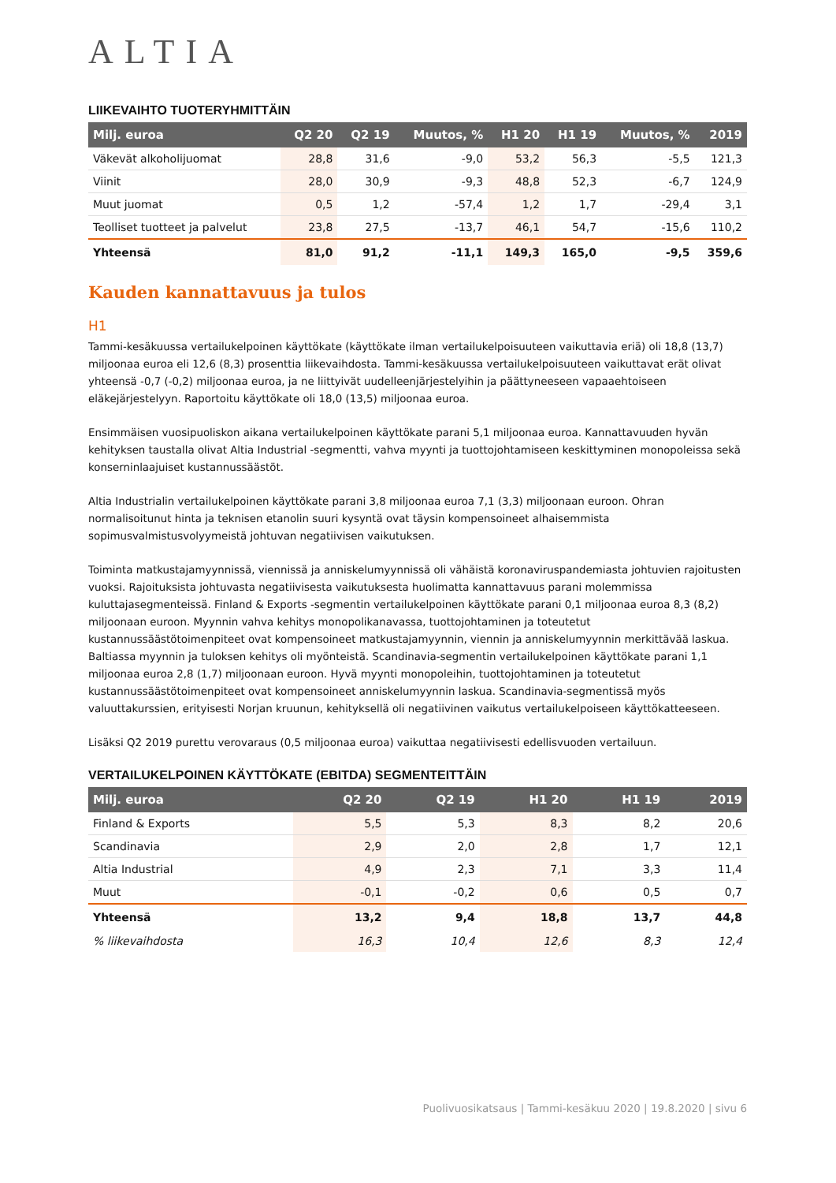ALTIA
LIIKEVAIHTO TUOTERYHMITTÄIN
| Milj. euroa | Q2 20 | Q2 19 | Muutos, % | H1 20 | H1 19 | Muutos, % | 2019 |
| --- | --- | --- | --- | --- | --- | --- | --- |
| Väkevät alkoholijuomat | 28,8 | 31,6 | -9,0 | 53,2 | 56,3 | -5,5 | 121,3 |
| Viinit | 28,0 | 30,9 | -9,3 | 48,8 | 52,3 | -6,7 | 124,9 |
| Muut juomat | 0,5 | 1,2 | -57,4 | 1,2 | 1,7 | -29,4 | 3,1 |
| Teolliset tuotteet ja palvelut | 23,8 | 27,5 | -13,7 | 46,1 | 54,7 | -15,6 | 110,2 |
| Yhteensä | 81,0 | 91,2 | -11,1 | 149,3 | 165,0 | -9,5 | 359,6 |
Kauden kannattavuus ja tulos
H1
Tammi-kesäkuussa vertailukelpoinen käyttökate (käyttökate ilman vertailukelpoisuuteen vaikuttavia eriä) oli 18,8 (13,7) miljoonaa euroa eli 12,6 (8,3) prosenttia liikevaihdosta. Tammi-kesäkuussa vertailukelpoisuuteen vaikuttavat erät olivat yhteensä -0,7 (-0,2) miljoonaa euroa, ja ne liittyivät uudelleenjärjestelyihin ja päättyneeseen vapaaehtoiseen eläkejärjestelyyn. Raportoitu käyttökate oli 18,0 (13,5) miljoonaa euroa.
Ensimmäisen vuosipuoliskon aikana vertailukelpoinen käyttökate parani 5,1 miljoonaa euroa. Kannattavuuden hyvän kehityksen taustalla olivat Altia Industrial -segmentti, vahva myynti ja tuottojohtamiseen keskittyminen monopoleissa sekä konserninlaajuiset kustannussäästöt.
Altia Industrialin vertailukelpoinen käyttökate parani 3,8 miljoonaa euroa 7,1 (3,3) miljoonaan euroon. Ohran normalisoitunut hinta ja teknisen etanolin suuri kysyntä ovat täysin kompensoineet alhaisemmista sopimusvalmistusvolyymeistä johtuvan negatiivisen vaikutuksen.
Toiminta matkustajamyynnissä, viennissä ja anniskelumyynnissä oli vähäistä koronaviruspandemiasta johtuvien rajoitusten vuoksi. Rajoituksista johtuvasta negatiivisesta vaikutuksesta huolimatta kannattavuus parani molemmissa kuluttajasegmenteissä. Finland & Exports -segmentin vertailukelpoinen käyttökate parani 0,1 miljoonaa euroa 8,3 (8,2) miljoonaan euroon. Myynnin vahva kehitys monopolikanavassa, tuottojohtaminen ja toteutetut kustannussäästötoimenpiteet ovat kompensoineet matkustajamyynnin, viennin ja anniskelumyynnin merkittävää laskua. Baltiassa myynnin ja tuloksen kehitys oli myönteistä. Scandinavia-segmentin vertailukelpoinen käyttökate parani 1,1 miljoonaa euroa 2,8 (1,7) miljoonaan euroon. Hyvä myynti monopoleihin, tuottojohtaminen ja toteutetut kustannussäästötoimenpiteet ovat kompensoineet anniskelumyynnin laskua. Scandinavia-segmentissä myös valuuttakurssien, erityisesti Norjan kruunun, kehityksellä oli negatiivinen vaikutus vertailukelpoiseen käyttökatteeseen.
Lisäksi Q2 2019 purettu verovaraus (0,5 miljoonaa euroa) vaikuttaa negatiivisesti edellisvuoden vertailuun.
VERTAILUKELPOINEN KÄYTTÖKATE (EBITDA) SEGMENTEITTÄIN
| Milj. euroa | Q2 20 | Q2 19 | H1 20 | H1 19 | 2019 |
| --- | --- | --- | --- | --- | --- |
| Finland & Exports | 5,5 | 5,3 | 8,3 | 8,2 | 20,6 |
| Scandinavia | 2,9 | 2,0 | 2,8 | 1,7 | 12,1 |
| Altia Industrial | 4,9 | 2,3 | 7,1 | 3,3 | 11,4 |
| Muut | -0,1 | -0,2 | 0,6 | 0,5 | 0,7 |
| Yhteensä | 13,2 | 9,4 | 18,8 | 13,7 | 44,8 |
| % liikevaihdosta | 16,3 | 10,4 | 12,6 | 8,3 | 12,4 |
Puolivuosikatsaus | Tammi-kesäkuu 2020 | 19.8.2020 | sivu 6